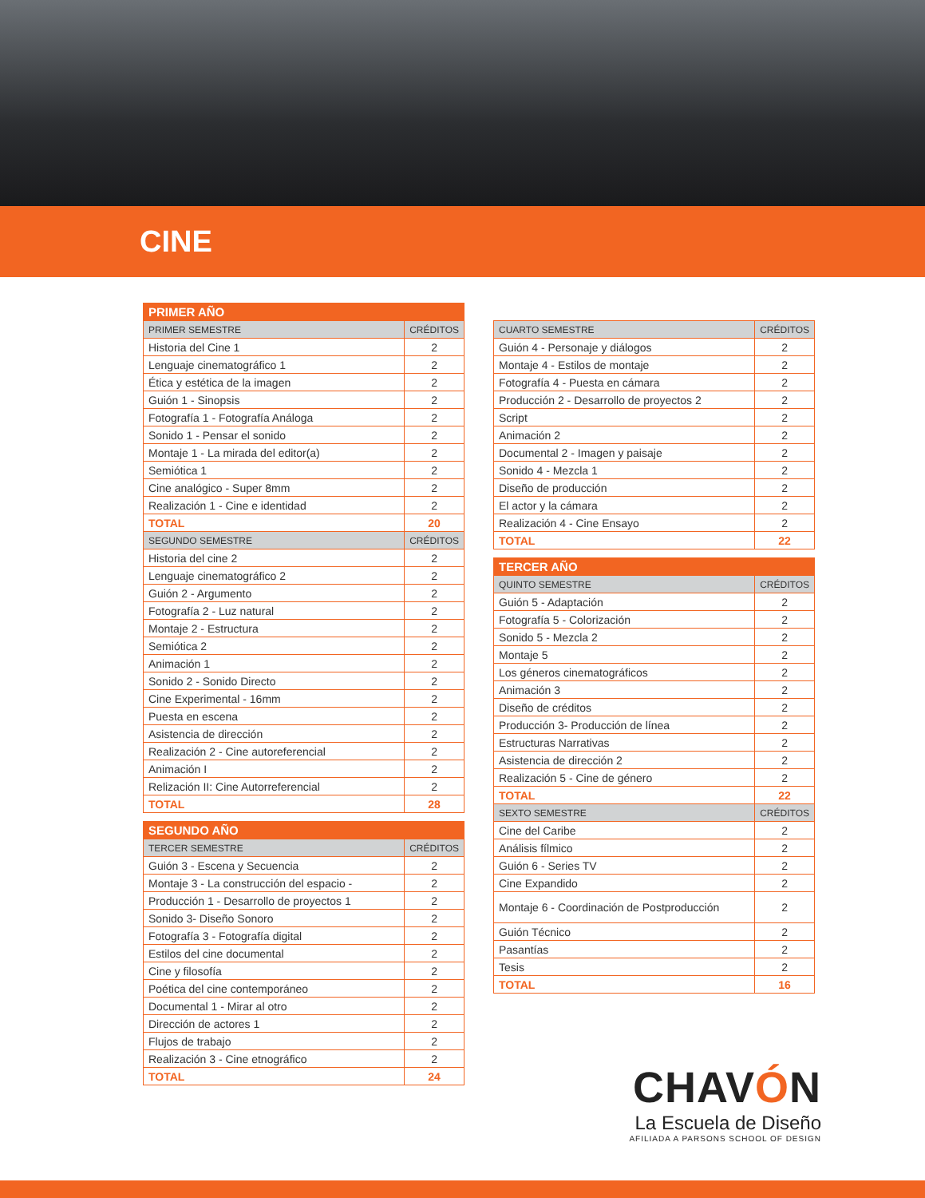CINE
| PRIMER AÑO | |
| --- | --- |
| PRIMER SEMESTRE | CRÉDITOS |
| Historia del Cine 1 | 2 |
| Lenguaje cinematográfico 1 | 2 |
| Ética y estética de la imagen | 2 |
| Guión 1 - Sinopsis | 2 |
| Fotografía 1 - Fotografía Análoga | 2 |
| Sonido 1 - Pensar el sonido | 2 |
| Montaje 1 - La mirada del editor(a) | 2 |
| Semiótica 1 | 2 |
| Cine analógico - Super 8mm | 2 |
| Realización 1 - Cine e identidad | 2 |
| TOTAL | 20 |
| SEGUNDO SEMESTRE | CRÉDITOS |
| Historia del cine 2 | 2 |
| Lenguaje cinematográfico 2 | 2 |
| Guión 2 - Argumento | 2 |
| Fotografía 2 - Luz natural | 2 |
| Montaje 2 - Estructura | 2 |
| Semiótica 2 | 2 |
| Animación 1 | 2 |
| Sonido 2 - Sonido Directo | 2 |
| Cine Experimental - 16mm | 2 |
| Puesta en escena | 2 |
| Asistencia de dirección | 2 |
| Realización 2 - Cine autoreferencial | 2 |
| Animación I | 2 |
| Relización II: Cine Autorreferencial | 2 |
| TOTAL | 28 |
| SEGUNDO AÑO | |
| --- | --- |
| TERCER SEMESTRE | CRÉDITOS |
| Guión 3 - Escena y Secuencia | 2 |
| Montaje 3 - La construcción del espacio - | 2 |
| Producción 1 - Desarrollo de proyectos 1 | 2 |
| Sonido 3- Diseño Sonoro | 2 |
| Fotografía 3 - Fotografía digital | 2 |
| Estilos del cine documental | 2 |
| Cine y filosofía | 2 |
| Poética del cine contemporáneo | 2 |
| Documental 1 - Mirar al otro | 2 |
| Dirección de actores 1 | 2 |
| Flujos de trabajo | 2 |
| Realización 3 - Cine etnográfico | 2 |
| TOTAL | 24 |
| CUARTO SEMESTRE | CRÉDITOS |
| --- | --- |
| Guión 4 - Personaje y diálogos | 2 |
| Montaje 4 - Estilos de montaje | 2 |
| Fotografía 4 - Puesta en cámara | 2 |
| Producción 2 - Desarrollo de proyectos 2 | 2 |
| Script | 2 |
| Animación 2 | 2 |
| Documental 2 - Imagen y paisaje | 2 |
| Sonido 4 - Mezcla 1 | 2 |
| Diseño de producción | 2 |
| El actor y la cámara | 2 |
| Realización 4 - Cine Ensayo | 2 |
| TOTAL | 22 |
| TERCER AÑO | |
| --- | --- |
| QUINTO SEMESTRE | CRÉDITOS |
| Guión 5 - Adaptación | 2 |
| Fotografía 5 - Colorización | 2 |
| Sonido 5 - Mezcla 2 | 2 |
| Montaje 5 | 2 |
| Los géneros cinematográficos | 2 |
| Animación 3 | 2 |
| Diseño de créditos | 2 |
| Producción 3- Producción de línea | 2 |
| Estructuras Narrativas | 2 |
| Asistencia de dirección 2 | 2 |
| Realización 5 - Cine de género | 2 |
| TOTAL | 22 |
| SEXTO SEMESTRE | CRÉDITOS |
| Cine del Caribe | 2 |
| Análisis fílmico | 2 |
| Guión 6 - Series TV | 2 |
| Cine Expandido | 2 |
| Montaje 6 - Coordinación de Postproducción | 2 |
| Guión Técnico | 2 |
| Pasantías | 2 |
| Tesis | 2 |
| TOTAL | 16 |
CHAVÓN
La Escuela de Diseño
AFILIADA A PARSONS SCHOOL OF DESIGN